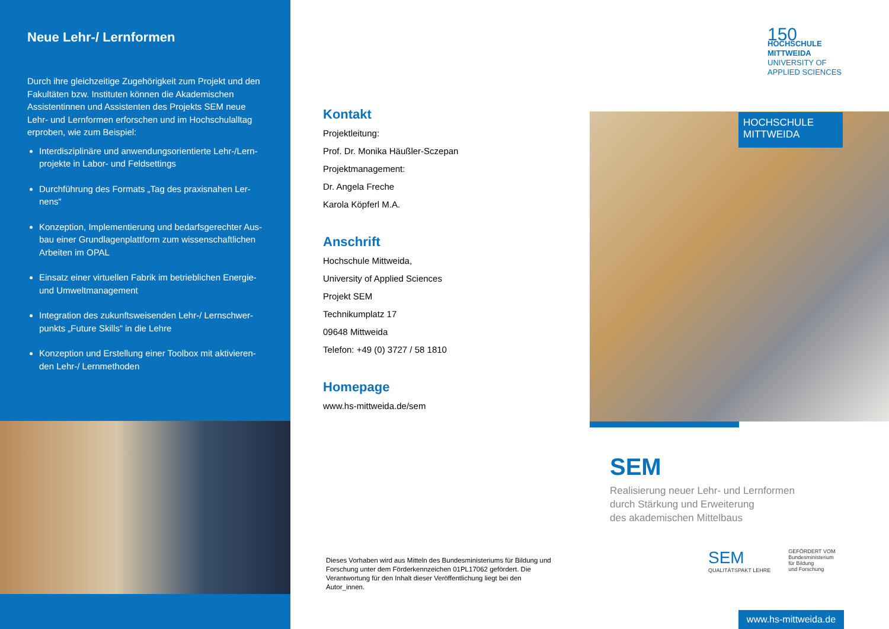Neue Lehr-/ Lernformen
Durch ihre gleichzeitige Zugehörigkeit zum Projekt und den Fakultäten bzw. Instituten können die Akademischen Assistentinnen und Assistenten des Projekts SEM neue Lehr- und Lernformen erforschen und im Hochschulalltag erproben, wie zum Beispiel:
Interdisziplinäre und anwendungsorientierte Lehr-/Lern­projekte in Labor- und Feldsettings
Durchführung des Formats „Tag des praxisnahen Ler­nens“
Konzeption, Implementierung und bedarfsgerechter Aus­bau einer Grundlagenplattform zum wissenschaftlichen Arbeiten im OPAL
Einsatz einer virtuellen Fabrik im betrieblichen Energie- und Umweltmanagement
Integration des zukunftsweisenden Lehr-/ Lernschwer­punkts „Future Skills“ in die Lehre
Konzeption und Erstellung einer Toolbox mit aktivieren­den Lehr-/ Lernmethoden
Kontakt
Projektleitung:
Prof. Dr. Monika Häußler-Sczepan
Projektmanagement:
Dr. Angela Freche
Karola Köpferl M.A.
Anschrift
Hochschule Mittweida,
University of Applied Sciences
Projekt SEM
Technikumplatz 17
09648 Mittweida
Telefon: +49 (0) 3727 / 58 1810
Homepage
www.hs-mittweida.de/sem
Dieses Vorhaben wird aus Mitteln des Bundesministeriums für Bildung und Forschung unter dem Förderkennzeichen 01PL17062 gefördert. Die Verantwortung für den Inhalt dieser Veröffentlichung liegt bei den Autor_innen.
150
HOCHSCHULE
MITTWEIDA
UNIVERSITY OF
APPLIED SCIENCES
HOCHSCHULE
MITTWEIDA
SEM
Realisierung neuer Lehr- und Lernformen
durch Stärkung und Erweiterung
des akademischen Mittelbaus
SEM
QUALITÄTSPAKT LEHRE
GEFÖRDERT VOM
Bundesministerium
für Bildung
und Forschung
www.hs-mittweida.de